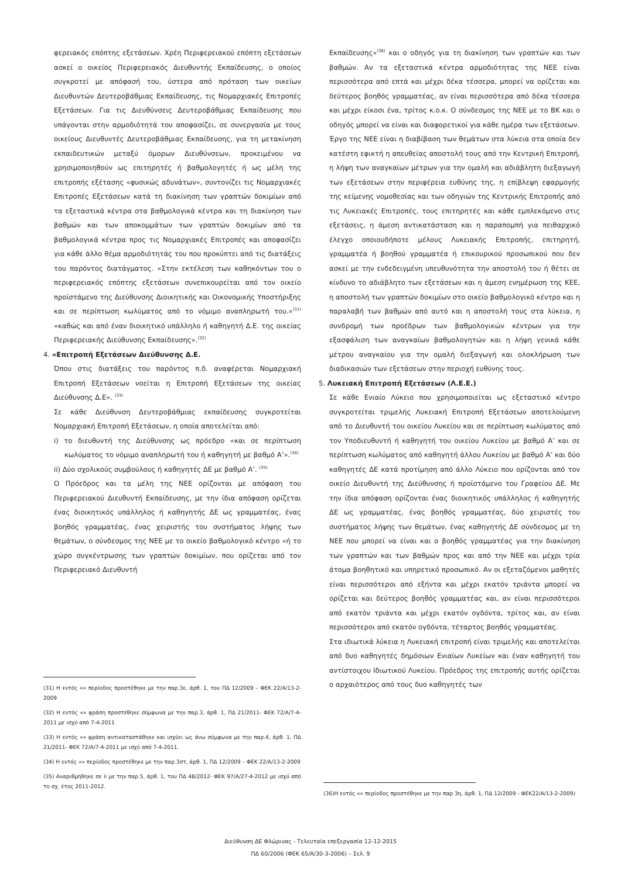φερειακός επόπτης εξετάσεων. Χρέη Περιφερειακού επόπτη εξετάσεων ασκεί ο οικείος Περιφερειακός Διευθυντής Εκπαίδευσης, ο οποίος συγκροτεί με απόφασή του, ύστερα από πρόταση των οικείων Διευθυντών Δευτεροβάθμιας Εκπαίδευσης, τις Νομαρχιακές Επιτροπές Εξετάσεων. Για τις Διευθύνσεις Δευτεροβάθμιας Εκπαίδευσης που υπάγονται στην αρμοδιότητά του αποφασίζει, σε συνεργασία με τους οικείους Διευθυντές Δευτεροβάθμιας Εκπαίδευσης, για τη μετακίνηση εκπαιδευτικών μεταξύ όμορων Διευθύνσεων, προκειμένου να χρησιμοποιηθούν ως επιτηρητές ή βαθμολογητές ή ως μέλη της επιτροπής εξέτασης «φυσικώς αδυνάτων», συντονίζει τις Νομαρχιακές Επιτροπές Εξετάσεων κατά τη διακίνηση των γραπτών δοκιμίων από τα εξεταστικά κέντρα στα βαθμολογικά κέντρα και τη διακίνηση των βαθμών και των αποκομμάτων των γραπτών δοκιμίων από τα βαθμολογικά κέντρα προς τις Νομαρχιακές Επιτροπές και αποφασίζει για κάθε άλλο θέμα αρμοδιότητάς του που προκύπτει από τις διατάξεις του παρόντος διατάγματος. «Στην εκτέλεση των καθηκόντων του ο περιφερειακός επόπτης εξετάσεων συνεπικουρείται από τον οικείο προϊστάμενο της Διεύθυνσης Διοικητικής και Οικονομικής Υποστήριξης και σε περίπτωση κωλύματος από το νόμιμο αναπληρωτή του.»<sup>(31)</sup> «καθώς και από έναν διοικητικό υπάλληλο ή καθηγητή Δ.Ε. της οικείας Περιφερειακής Διεύθυνσης Εκπαίδευσης».<sup>(32)</sup>
4. «Επιτροπή Εξετάσεων Διεύθυνσης Δ.Ε.
Όπου στις διατάξεις του παρόντος π.δ. αναφέρεται Νομαρχιακή Επιτροπή Εξετάσεων νοείται η Επιτροπή Εξετάσεων της οικείας Διεύθυνσης Δ.Ε». <sup>(33)</sup>
Σε κάθε Διεύθυνση Δευτεροβάθμιας εκπαίδευσης συγκροτείται Νομαρχιακή Επιτροπή Εξετάσεων, η οποία αποτελείται από:
i) το διευθυντή της Διεύθυνσης ως πρόεδρο «και σε περίπτωση κωλύματος το νόμιμο αναπληρωτή του ή καθηγητή με βαθμό Α’».<sup>(34)</sup>
ii) Δύο σχολικούς συμβούλους ή καθηγητές ΔΕ με βαθμό Α’. <sup>(35)</sup>
Ο Πρόεδρος και τα μέλη της ΝΕΕ ορίζονται με απόφαση του Περιφερειακού Διευθυντή Εκπαίδευσης, με την ίδια απόφαση ορίζεται ένας διοικητικός υπάλληλος ή καθηγητής ΔΕ ως γραμματέας, ένας βοηθός γραμματέας, ένας χειριστής του συστήματος λήψης των θεμάτων, ο σύνδεσμος της ΝΕΕ με το οικείο βαθμολογικό κέντρο «ή το χώρο συγκέντρωσης των γραπτών δοκιμίων, που ορίζεται από τον Περιφερειακό Διευθυντή
(31) Η εντός «» περίοδος προστέθηκε με την παρ.3ε, άρθ. 1, του ΠΔ 12/2009 – ΦΕΚ 22/Α/13-2-2009
(32) Η εντός «» φράση προστέθηκε σύμφωνα με την παρ.3, άρθ. 1, ΠΔ 21/2011- ΦΕΚ 72/Α/7-4-2011 με ισχύ από 7-4-2011
(33) Η εντός «» φράση αντικαταστάθηκε και ισχύει ως άνω σύμφωνα με την παρ.4, άρθ. 1, ΠΔ 21/2011- ΦΕΚ 72/Α/7-4-2011 με ισχύ από 7-4-2011.
(34) Η εντός «» περίοδος προστέθηκε με την παρ.3στ, άρθ. 1, ΠΔ 12/2009 – ΦΕΚ 22/Α/13-2-2009
(35) Αναριθμήθηκε σε ii με την παρ.5, άρθ. 1, του ΠΔ 48/2012- ΦΕΚ 97/Α/27-4-2012 με ισχύ από το σχ. έτος 2011-2012.
Εκπαίδευσης»<sup>(36)</sup> και ο οδηγός για τη διακίνηση των γραπτών και των βαθμών. Αν τα εξεταστικά κέντρα αρμοδιότητας της ΝΕΕ είναι περισσότερα από επτά και μέχρι δέκα τέσσερα, μπορεί να ορίζεται και δεύτερος βοηθός γραμματέας, αν είναι περισσότερα από δέκα τέσσερα και μέχρι είκοσι ένα, τρίτος κ.ο.κ. Ο σύνδεσμος της ΝΕΕ με το ΒΚ και ο οδηγός μπορεί να είναι και διαφορετικοί για κάθε ημέρα των εξετάσεων.
Έργο της ΝΕΕ είναι η διαβίβαση των θεμάτων στα λύκεια στα οποία δεν κατέστη εφικτή η απευθείας αποστολή τους από την Κεντρική Επιτροπή, η λήψη των αναγκαίων μέτρων για την ομαλή και αδιάβλητη διεξαγωγή των εξετάσεων στην περιφέρεια ευθύνης της, η επίβλεψη εφαρμογής της κείμενης νομοθεσίας και των οδηγιών της Κεντρικής Επιτροπής από τις Λυκειακές Επιτροπές, τους επιτηρητές και κάθε εμπλεκόμενο στις εξετάσεις, η άμεση αντικατάσταση και η παραπομπή για πειθαρχικό έλεγχο οποιουδήποτε μέλους Λυκειακής Επιτροπής, επιτηρητή, γραμματέα ή βοηθού γραμματέα ή επικουρικού προσωπικού που δεν ασκεί με την ενδεδειγμένη υπευθυνότητα την αποστολή του ή θέτει σε κίνδυνο το αδιάβλητο των εξετάσεων και η άμεση ενημέρωση της ΚΕΕ, η αποστολή των γραπτών δοκιμίων στο οικείο βαθμολογικό κέντρο και η παραλαβή των βαθμών από αυτό και η αποστολή τους στα λύκεια, η συνδρομή των προέδρων των βαθμολογικών κέντρων για την εξασφάλιση των αναγκαίων βαθμολογητών και η λήψη γενικά κάθε μέτρου αναγκαίου για την ομαλή διεξαγωγή και ολοκλήρωση των διαδικασιών των εξετάσεων στην περιοχή ευθύνης τους.
5. Λυκειακή Επιτροπή Εξετάσεων (Λ.Ε.Ε.)
Σε κάθε Ενιαίο Λύκειο που χρησιμοποιείται ως εξεταστικό κέντρο συγκροτείται τριμελής Λυκειακή Επιτροπή Εξετάσεων αποτελούμενη από το Διευθυντή του οικείου Λυκείου και σε περίπτωση κωλύματος από τον Υποδιευθυντή ή καθηγητή του οικείου Λυκείου με βαθμό Α’ και σε περίπτωση κωλύματος από καθηγητή άλλου Λυκείου με βαθμό Α’ και δύο καθηγητές ΔΕ κατά προτίμηση από άλλο Λύκειο που ορίζονται από τον οικείο Διευθυντή της Διεύθυνσης ή προϊστάμενο του Γραφείου ΔΕ. Με την ίδια απόφαση ορίζονται ένας διοικητικός υπάλληλος ή καθηγητής ΔΕ ως γραμματέας, ένας βοηθός γραμματέας, δύο χειριστές του συστήματος λήψης των θεμάτων, ένας καθηγητής ΔΕ σύνδεσμος με τη ΝΕΕ που μπορεί να είναι και ο βοηθός γραμματέας για την διακίνηση των γραπτών και των βαθμών προς και από την ΝΕΕ και μέχρι τρία άτομα βοηθητικό και υπηρετικό προσωπικό. Αν οι εξεταζόμενοι μαθητές είναι περισσότεροι από εξήντα και μέχρι εκατόν τριάντα μπορεί να ορίζεται και δεύτερος βοηθός γραμματέας και, αν είναι περισσότεροι από εκατόν τριάντα και μέχρι εκατόν ογδόντα, τρίτος και, αν είναι περισσότεροι από εκατόν ογδόντα, τέταρτος βοηθός γραμματέας.
Στα ιδιωτικά λύκεια η Λυκειακή επιτροπή είναι τριμελής και αποτελείται από δυο καθηγητές δημόσιων Ενιαίων Λυκείων και έναν καθηγητή του αντίστοιχου Ιδιωτικού Λυκείου. Πρόεδρος της επιτροπής αυτής ορίζεται ο αρχαιότερος από τους δυο καθηγητές των
(36)Η εντός «» περίοδος προστέθηκε με την παρ 3η, άρθ. 1, ΠΔ 12/2009 - ΦΕΚ22/Α/13-2-2009)
Διεύθυνση ΔΕ Φλώρινας - Τελευταία επεξεργασία 12-12-2015
ΠΔ 60/2006 (ΦΕΚ 65/Α/30-3-2006) – Σελ. 9